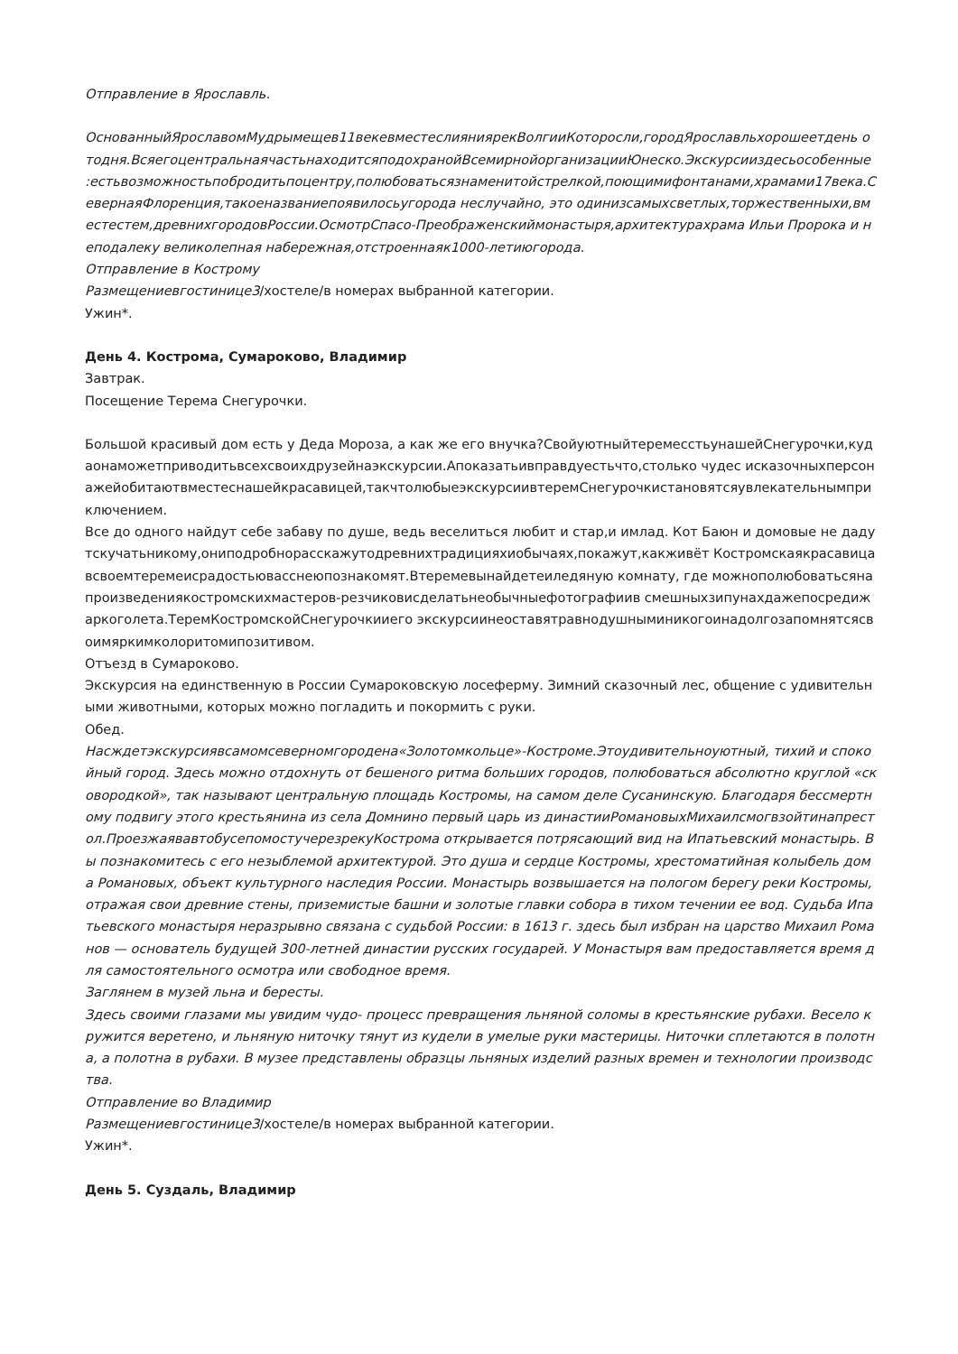Отправление в Ярославль.
ОснованныйЯрославомМудрымещев11векевместеслияниярекВолгииКоторосли,городЯрославльхорошеетдень отодня.ВсяегоцентральнаячастьнаходитсяподохранойВсемирнойорганизацииЮнеско.Экскурсииздесьособенные :естьвозможностьпобродитьпоцентру,полюбоватьсязнаменитойстрелкой,поющимифонтанами,храмами17века.СевернаяФлоренция,такоеназваниепоявилосьугорода неслучайно, это одинизсамыхсветлых,торжественныхи,вместестем,древнихгородовРоссии.ОсмотрСпасо-Преображенскиймонастыря,архитектурахрама Ильи Пророка и неподалеку великолепная набережная,отстроеннаяк1000-летиюгорода.
Отправление в Кострому
Размещениевгостинице3/хостеле/в номерах выбранной категории.
Ужин*.
День 4. Кострома, Сумароково, Владимир
Завтрак.
Посещение Терема Снегурочки.
Большой красивый дом есть у Деда Мороза, а как же его внучка?СвойуютныйтеремесстьунашейСнегурочки,кудаонаможетприводитьвсехсвоихдрузейнаэкскурсии.Апоказатьивправдуестьчто,столько чудес исказочныхперсонажейобитаютвместеснашейкрасавицей,такчтолюбыеэкскурсиивтеремСнегурочкистановятсяувлекательнымприключением.
Все до одного найдут себе забаву по душе, ведь веселиться любит и стар,и имлад. Кот Баюн и домовые не дадутскучатьникому,ониподробнорасскажутодревнихтрадицияхиобычаях,покажут,какживёт Костромскаякрасавицавсвоемтеремеисрадостьювасснеюпознакомят.Втеремевынайдетеиледяную комнату, где можнополюбоватьсянапроизведениякостромскихмастеров-резчиковисделатьнеобычныефотографиив смешныхзипунахдажепосредижаркоголета.ТеремКостромскойСнегурочкииего экскурсиинеоставятравнодушныминикогоинадолгозапомнятсясвоимяркимколоритомипозитивом.
Отъезд в Сумароково.
Экскурсия на единственную в России Сумароковскую лосеферму. Зимний сказочный лес, общение с удивительными животными, которых можно погладить и покормить с руки.
Обед.
Насждетэкскурсиявсамомсеверномгородена«Золотомкольце»-Костроме.Этоудивительноуютный, тихий и спокойный город. Здесь можно отдохнуть от бешеного ритма больших городов, полюбоваться абсолютно круглой «сковородкой», так называют центральную площадь Костромы, на самом деле Сусанинскую. Благодаря бессмертному подвигу этого крестьянина из села Домнино первый царь из династииРомановыхМихаилсмогвзойтинапрестол.ПроезжаявавтобусепомостучерезрекуКострома открывается потрясающий вид на Ипатьевский монастырь. Вы познакомитесь с его незыблемой архитектурой. Это душа и сердце Костромы, хрестоматийная колыбель дома Романовых, объект культурного наследия России. Монастырь возвышается на пологом берегу реки Костромы, отражая свои древние стены, приземистые башни и золотые главки собора в тихом течении ее вод. Судьба Ипатьевского монастыря неразрывно связана с судьбой России: в 1613 г. здесь был избран на царство Михаил Романов — основатель будущей 300-летней династии русских государей. У Монастыря вам предоставляется время для самостоятельного осмотра или свободное время.
Заглянем в музей льна и бересты.
Здесь своими глазами мы увидим чудо- процесс превращения льняной соломы в крестьянские рубахи. Весело кружится веретено, и льняную ниточку тянут из кудели в умелые руки мастерицы. Ниточки сплетаются в полотна, а полотна в рубахи. В музее представлены образцы льняных изделий разных времен и технологии производства.
Отправление во Владимир
Размещениевгостинице3/хостеле/в номерах выбранной категории.
Ужин*.
День 5. Суздаль, Владимир